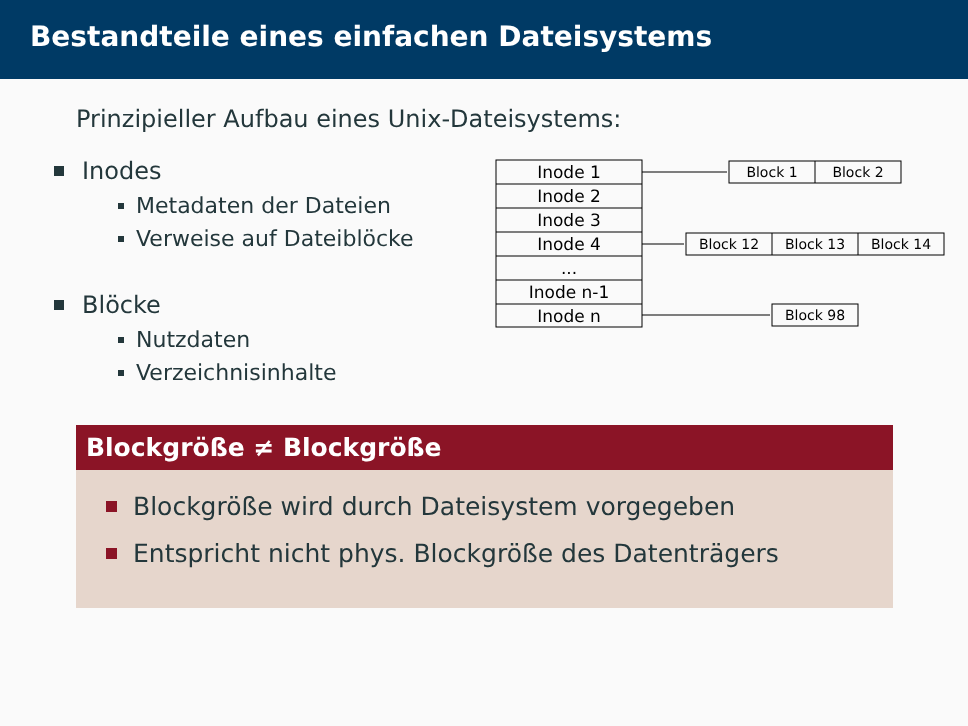Bestandteile eines einfachen Dateisystems
Prinzipieller Aufbau eines Unix-Dateisystems:
Inodes
Metadaten der Dateien
Verweise auf Dateiblöcke
Blöcke
Nutzdaten
Verzeichnisinhalte
Inode 1
Inode 2
Inode 3
Inode 4
...
Inode n-1
Inode n
Block 1
Block 2
Block 12
Block 13
Block 14
Block 98
Blockgröße ≠ Blockgröße
Blockgröße wird durch Dateisystem vorgegeben
Entspricht nicht phys. Blockgröße des Datenträgers